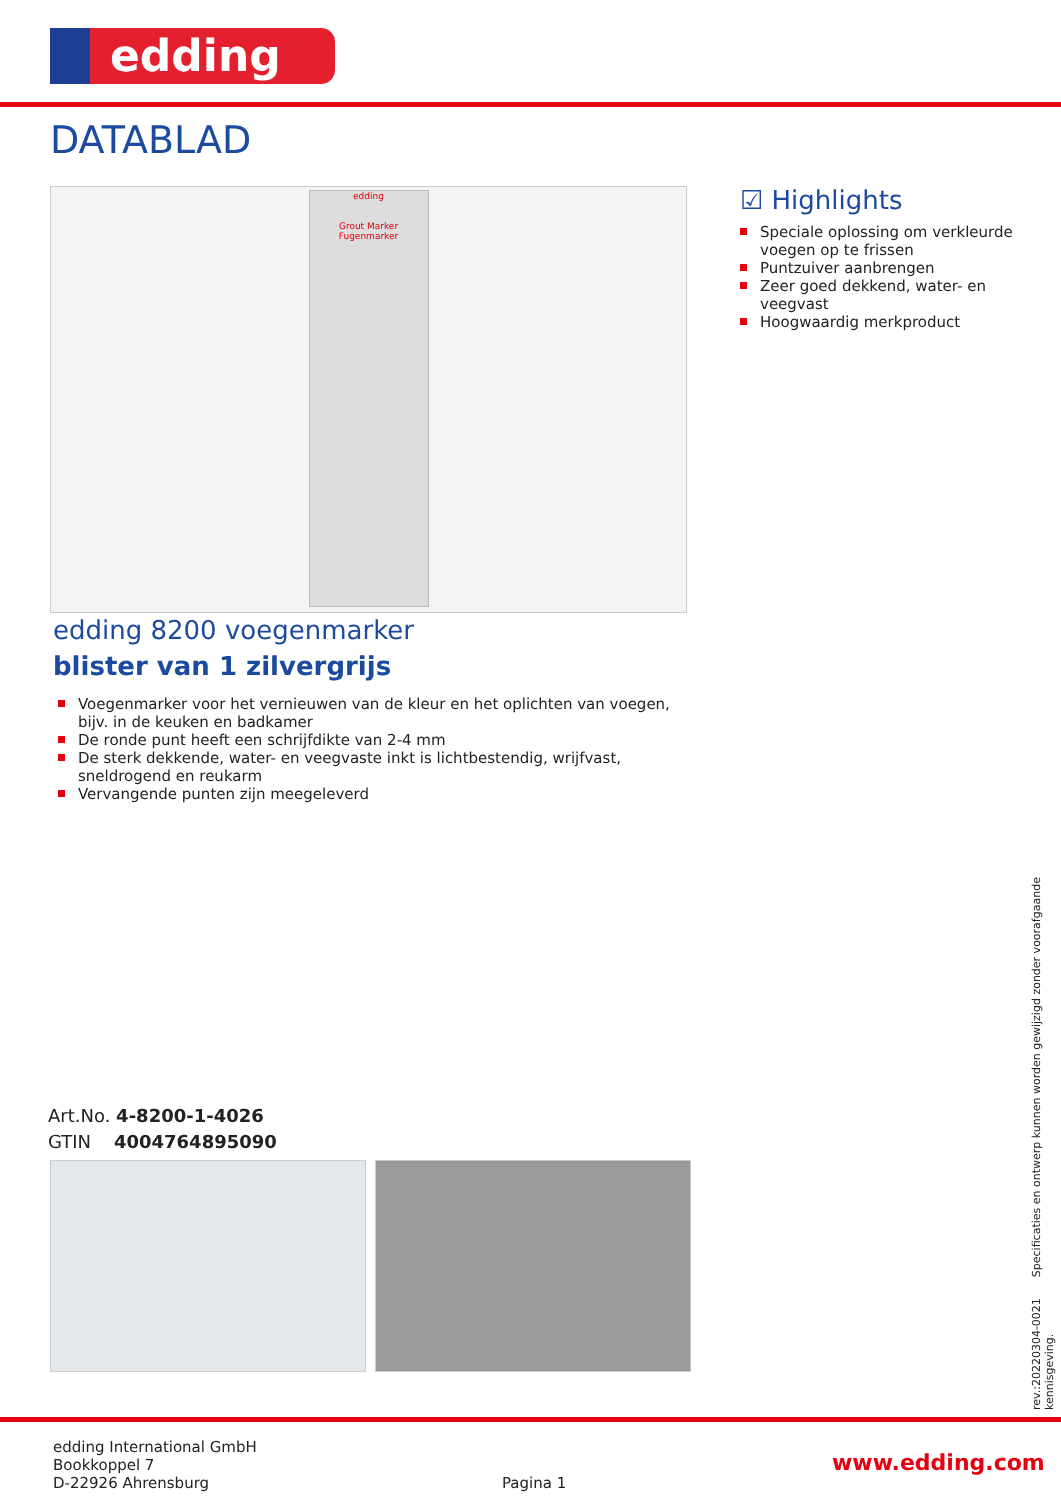edding
DATABLAD
edding
Grout Marker Fugenmarker
☑ Highlights
Speciale oplossing om verkleurde voegen op te frissen
Puntzuiver aanbrengen
Zeer goed dekkend, water- en veegvast
Hoogwaardig merkproduct
edding 8200 voegenmarker
blister van 1 zilvergrijs
Voegenmarker voor het vernieuwen van de kleur en het oplichten van voegen, bijv. in de keuken en badkamer
De ronde punt heeft een schrijfdikte van 2-4 mm
De sterk dekkende, water- en veegvaste inkt is lichtbestendig, wrijfvast, sneldrogend en reukarm
Vervangende punten zijn meegeleverd
Art.No. 4-8200-1-4026
GTIN 4004764895090
rev.:20220304-0021 Specificaties en ontwerp kunnen worden gewijzigd zonder voorafgaande kennisgeving.
edding International GmbH
Bookkoppel 7
D-22926 Ahrensburg
Pagina 1
www.edding.com